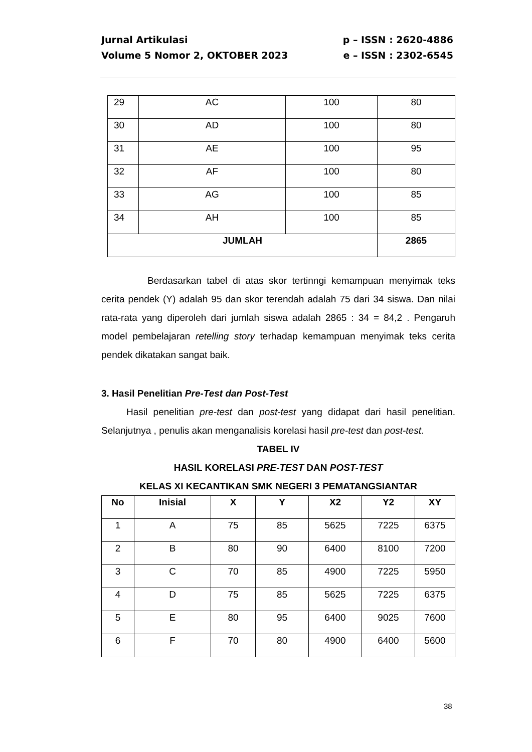Jurnal Artikulasi p – ISSN : 2620-4886
Volume 5 Nomor 2, OKTOBER 2023 e – ISSN : 2302-6545
| 29 | AC | 100 | 80 |
| 30 | AD | 100 | 80 |
| 31 | AE | 100 | 95 |
| 32 | AF | 100 | 80 |
| 33 | AG | 100 | 85 |
| 34 | AH | 100 | 85 |
| JUMLAH | | | 2865 |
Berdasarkan tabel di atas skor tertinngi kemampuan menyimak teks cerita pendek (Y) adalah 95 dan skor terendah adalah 75 dari 34 siswa. Dan nilai rata-rata yang diperoleh dari jumlah siswa adalah 2865 : 34 = 84,2 . Pengaruh model pembelajaran retelling story terhadap kemampuan menyimak teks cerita pendek dikatakan sangat baik.
3. Hasil Penelitian Pre-Test dan Post-Test
Hasil penelitian pre-test dan post-test yang didapat dari hasil penelitian. Selanjutnya , penulis akan menganalisis korelasi hasil pre-test dan post-test.
TABEL IV
HASIL KORELASI PRE-TEST DAN POST-TEST
KELAS XI KECANTIKAN SMK NEGERI 3 PEMATANGSIANTAR
| No | Inisial | X | Y | X2 | Y2 | XY |
| --- | --- | --- | --- | --- | --- | --- |
| 1 | A | 75 | 85 | 5625 | 7225 | 6375 |
| 2 | B | 80 | 90 | 6400 | 8100 | 7200 |
| 3 | C | 70 | 85 | 4900 | 7225 | 5950 |
| 4 | D | 75 | 85 | 5625 | 7225 | 6375 |
| 5 | E | 80 | 95 | 6400 | 9025 | 7600 |
| 6 | F | 70 | 80 | 4900 | 6400 | 5600 |
38